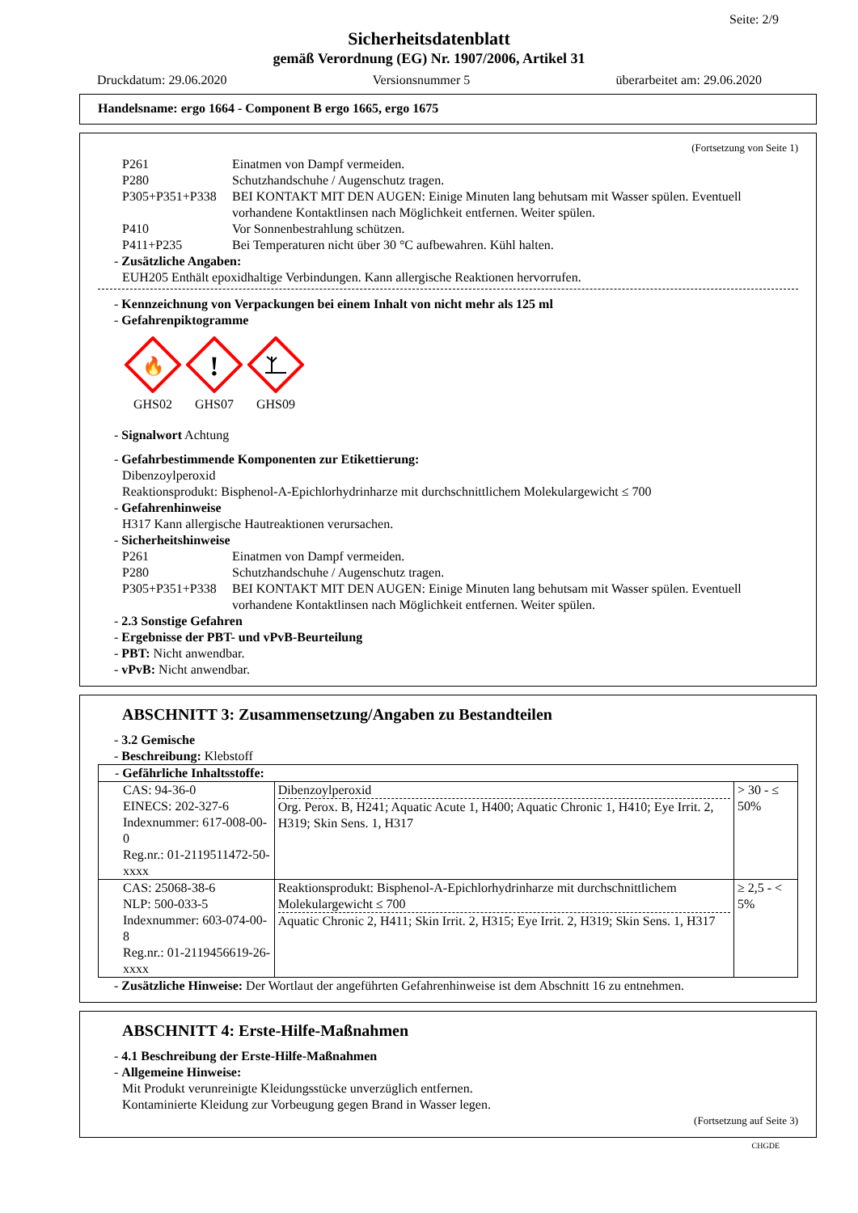Seite: 2/9
Sicherheitsdatenblatt
gemäß Verordnung (EG) Nr. 1907/2006, Artikel 31
Druckdatum: 29.06.2020 Versionsnummer 5 überarbeitet am: 29.06.2020
Handelsname: ergo 1664 - Component B ergo 1665, ergo 1675
(Fortsetzung von Seite 1)
P261 Einatmen von Dampf vermeiden.
P280 Schutzhandschuhe / Augenschutz tragen.
P305+P351+P338 BEI KONTAKT MIT DEN AUGEN: Einige Minuten lang behutsam mit Wasser spülen. Eventuell vorhandene Kontaktlinsen nach Möglichkeit entfernen. Weiter spülen.
P410 Vor Sonnenbestrahlung schützen.
P411+P235 Bei Temperaturen nicht über 30 °C aufbewahren. Kühl halten.
- Zusätzliche Angaben:
EUH205 Enthält epoxidhaltige Verbindungen. Kann allergische Reaktionen hervorrufen.
- Kennzeichnung von Verpackungen bei einem Inhalt von nicht mehr als 125 ml
- Gefahrenpiktogramme
🔥
GHS02
!
GHS07
GHS09
- Signalwort Achtung
- Gefahrbestimmende Komponenten zur Etikettierung:
Dibenzoylperoxid
Reaktionsprodukt: Bisphenol-A-Epichlorhydrinharze mit durchschnittlichem Molekulargewicht ≤ 700
- Gefahrenhinweise
H317 Kann allergische Hautreaktionen verursachen.
- Sicherheitshinweise
P261 Einatmen von Dampf vermeiden.
P280 Schutzhandschuhe / Augenschutz tragen.
P305+P351+P338 BEI KONTAKT MIT DEN AUGEN: Einige Minuten lang behutsam mit Wasser spülen. Eventuell vorhandene Kontaktlinsen nach Möglichkeit entfernen. Weiter spülen.
- 2.3 Sonstige Gefahren
- Ergebnisse der PBT- und vPvB-Beurteilung
- PBT: Nicht anwendbar.
- vPvB: Nicht anwendbar.
ABSCHNITT 3: Zusammensetzung/Angaben zu Bestandteilen
- 3.2 Gemische
- Beschreibung: Klebstoff
| - Gefährliche Inhaltsstoffe: | | |
| CAS: 94-36-0 EINECS: 202-327-6 Indexnummer: 617-008-00-0 Reg.nr.: 01-2119511472-50-xxxx | Dibenzoylperoxid Org. Perox. B, H241; Aquatic Acute 1, H400; Aquatic Chronic 1, H410; Eye Irrit. 2, H319; Skin Sens. 1, H317 | > 30 - ≤ 50% |
| CAS: 25068-38-6 NLP: 500-033-5 Indexnummer: 603-074-00-8 Reg.nr.: 01-2119456619-26-xxxx | Reaktionsprodukt: Bisphenol-A-Epichlorhydrinharze mit durchschnittlichem Molekulargewicht ≤ 700 Aquatic Chronic 2, H411; Skin Irrit. 2, H315; Eye Irrit. 2, H319; Skin Sens. 1, H317 | ≥ 2,5 - < 5% |
- Zusätzliche Hinweise: Der Wortlaut der angeführten Gefahrenhinweise ist dem Abschnitt 16 zu entnehmen.
ABSCHNITT 4: Erste-Hilfe-Maßnahmen
- 4.1 Beschreibung der Erste-Hilfe-Maßnahmen
- Allgemeine Hinweise:
Mit Produkt verunreinigte Kleidungsstücke unverzüglich entfernen.
Kontaminierte Kleidung zur Vorbeugung gegen Brand in Wasser legen.
(Fortsetzung auf Seite 3)
CHGDE